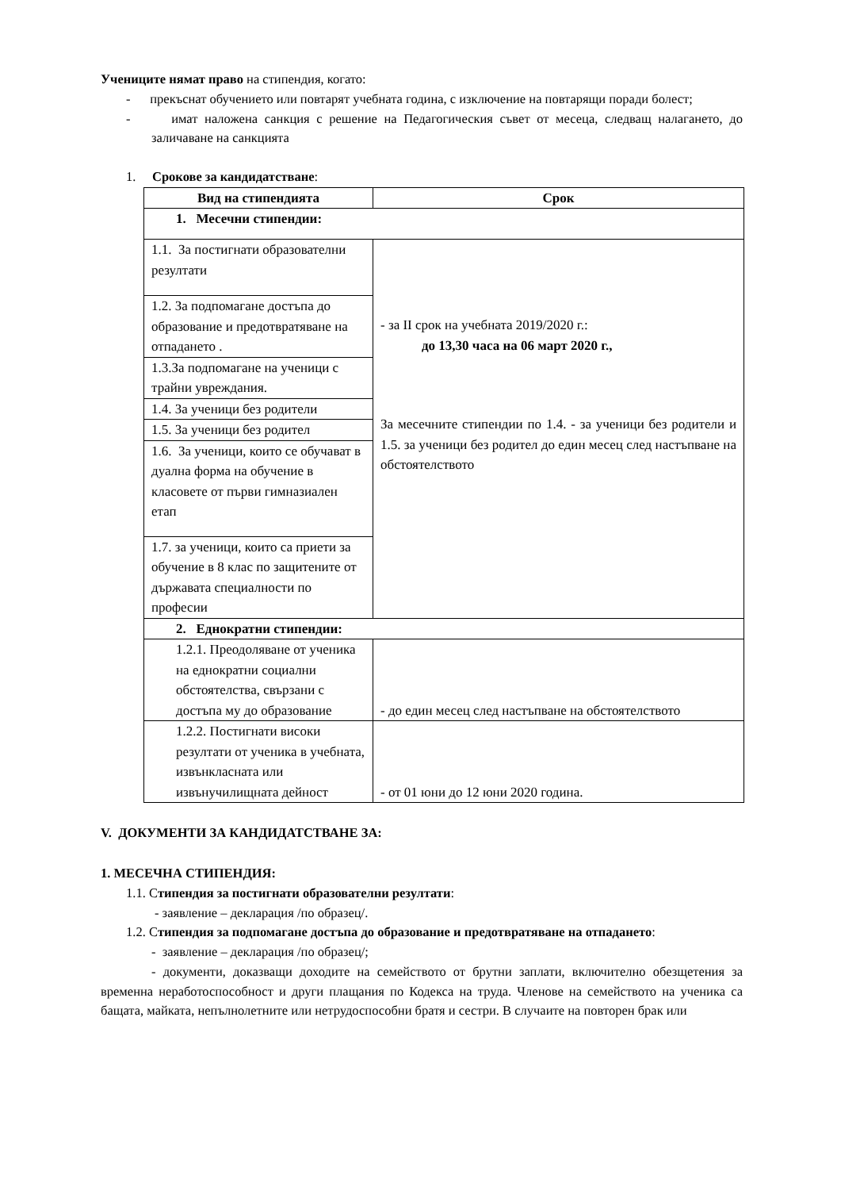Учениците нямат право на стипендия, когато:
- прекъснат обучението или повтарят учебната година, с изключение на повтарящи поради болест;
- имат наложена санкция с решение на Педагогическия съвет от месеца, следващ налагането, до заличаване на санкцията
1. Срокове за кандидатстване:
| Вид на стипендията | Срок |
| --- | --- |
| 1. Месечни стипендии: | |
| 1.1. За постигнати образователни резултати | - за II срок на учебната 2019/2020 г.: до 13,30 часа на 06 март 2020 г., За месечните стипендии по 1.4. - за ученици без родители и 1.5. за ученици без родител до един месец след настъпване на обстоятелството |
| 1.2. За подпомагане достъпа до образование и предотвратяване на отпадането . | |
| 1.3.За подпомагане на ученици с трайни увреждания. | |
| 1.4. За ученици без родители | |
| 1.5. За ученици без родител | |
| 1.6. За ученици, които се обучават в дуална форма на обучение в класовете от първи гимназиален етап | |
| 1.7. за ученици, които са приети за обучение в 8 клас по защитените от държавата специалности по професии | |
| 2. Еднократни стипендии: | |
| 1.2.1. Преодоляване от ученика на еднократни социални обстоятелства, свързани с достъпа му до образование | - до един месец след настъпване на обстоятелството |
| 1.2.2. Постигнати високи резултати от ученика в учебната, извънкласната или извънучилищната дейност | - от 01 юни до 12 юни 2020 година. |
V. ДОКУМЕНТИ ЗА КАНДИДАТСТВАНЕ ЗА:
1. МЕСЕЧНА СТИПЕНДИЯ:
1.1. Стипендия за постигнати образователни резултати:
- заявление – декларация /по образец/.
1.2. Стипендия за подпомагане достъпа до образование и предотвратяване на отпаданeто:
- заявление – декларация /по образец/;
- документи, доказващи доходите на семейството от брутни заплати, включително обезщетения за временна неработоспособност и други плащания по Кодекса на труда. Членове на семейството на ученика са бащата, майката, непълнолетните или нетрудоспособни братя и сестри. В случаите на повторен брак или